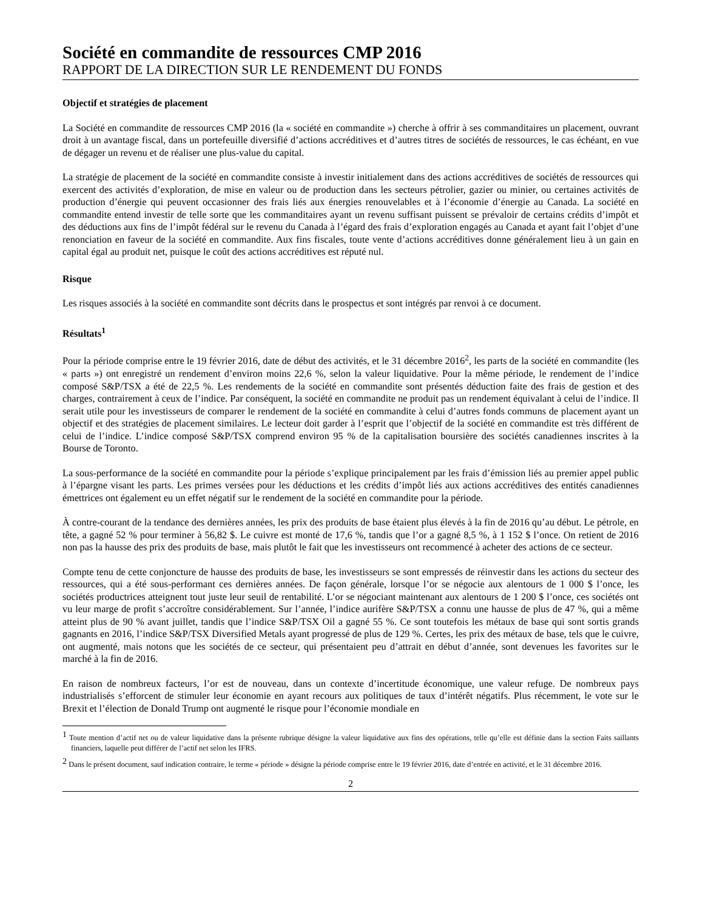Société en commandite de ressources CMP 2016
RAPPORT DE LA DIRECTION SUR LE RENDEMENT DU FONDS
Objectif et stratégies de placement
La Société en commandite de ressources CMP 2016 (la « société en commandite ») cherche à offrir à ses commanditaires un placement, ouvrant droit à un avantage fiscal, dans un portefeuille diversifié d’actions accréditives et d’autres titres de sociétés de ressources, le cas échéant, en vue de dégager un revenu et de réaliser une plus-value du capital.
La stratégie de placement de la société en commandite consiste à investir initialement dans des actions accréditives de sociétés de ressources qui exercent des activités d’exploration, de mise en valeur ou de production dans les secteurs pétrolier, gazier ou minier, ou certaines activités de production d’énergie qui peuvent occasionner des frais liés aux énergies renouvelables et à l’économie d’énergie au Canada. La société en commandite entend investir de telle sorte que les commanditaires ayant un revenu suffisant puissent se prévaloir de certains crédits d’impôt et des déductions aux fins de l’impôt fédéral sur le revenu du Canada à l’égard des frais d’exploration engagés au Canada et ayant fait l’objet d’une renonciation en faveur de la société en commandite. Aux fins fiscales, toute vente d’actions accréditives donne généralement lieu à un gain en capital égal au produit net, puisque le coût des actions accréditives est réputé nul.
Risque
Les risques associés à la société en commandite sont décrits dans le prospectus et sont intégrés par renvoi à ce document.
Résultats<sup>1</sup>
Pour la période comprise entre le 19 février 2016, date de début des activités, et le 31 décembre 2016<sup>2</sup>, les parts de la société en commandite (les « parts ») ont enregistré un rendement d’environ moins 22,6 %, selon la valeur liquidative. Pour la même période, le rendement de l’indice composé S&P/TSX a été de 22,5 %. Les rendements de la société en commandite sont présentés déduction faite des frais de gestion et des charges, contrairement à ceux de l’indice. Par conséquent, la société en commandite ne produit pas un rendement équivalant à celui de l’indice. Il serait utile pour les investisseurs de comparer le rendement de la société en commandite à celui d’autres fonds communs de placement ayant un objectif et des stratégies de placement similaires. Le lecteur doit garder à l’esprit que l’objectif de la société en commandite est très différent de celui de l’indice. L’indice composé S&P/TSX comprend environ 95 % de la capitalisation boursière des sociétés canadiennes inscrites à la Bourse de Toronto.
La sous-performance de la société en commandite pour la période s’explique principalement par les frais d’émission liés au premier appel public à l’épargne visant les parts. Les primes versées pour les déductions et les crédits d’impôt liés aux actions accréditives des entités canadiennes émettrices ont également eu un effet négatif sur le rendement de la société en commandite pour la période.
À contre-courant de la tendance des dernières années, les prix des produits de base étaient plus élevés à la fin de 2016 qu’au début. Le pétrole, en tête, a gagné 52 % pour terminer à 56,82 $. Le cuivre est monté de 17,6 %, tandis que l’or a gagné 8,5 %, à 1 152 $ l’once. On retient de 2016 non pas la hausse des prix des produits de base, mais plutôt le fait que les investisseurs ont recommencé à acheter des actions de ce secteur.
Compte tenu de cette conjoncture de hausse des produits de base, les investisseurs se sont empressés de réinvestir dans les actions du secteur des ressources, qui a été sous-performant ces dernières années. De façon générale, lorsque l’or se négocie aux alentours de 1 000 $ l’once, les sociétés productrices atteignent tout juste leur seuil de rentabilité. L’or se négociant maintenant aux alentours de 1 200 $ l’once, ces sociétés ont vu leur marge de profit s’accroître considérablement. Sur l’année, l’indice aurifère S&P/TSX a connu une hausse de plus de 47 %, qui a même atteint plus de 90 % avant juillet, tandis que l’indice S&P/TSX Oil a gagné 55 %. Ce sont toutefois les métaux de base qui sont sortis grands gagnants en 2016, l’indice S&P/TSX Diversified Metals ayant progressé de plus de 129 %. Certes, les prix des métaux de base, tels que le cuivre, ont augmenté, mais notons que les sociétés de ce secteur, qui présentaient peu d’attrait en début d’année, sont devenues les favorites sur le marché à la fin de 2016.
En raison de nombreux facteurs, l’or est de nouveau, dans un contexte d’incertitude économique, une valeur refuge. De nombreux pays industrialisés s’efforcent de stimuler leur économie en ayant recours aux politiques de taux d’intérêt négatifs. Plus récemment, le vote sur le Brexit et l’élection de Donald Trump ont augmenté le risque pour l’économie mondiale en
<sup>1</sup> Toute mention d’actif net ou de valeur liquidative dans la présente rubrique désigne la valeur liquidative aux fins des opérations, telle qu’elle est définie dans la section Faits saillants financiers, laquelle peut différer de l’actif net selon les IFRS.
<sup>2</sup> Dans le présent document, sauf indication contraire, le terme « période » désigne la période comprise entre le 19 février 2016, date d’entrée en activité, et le 31 décembre 2016.
2